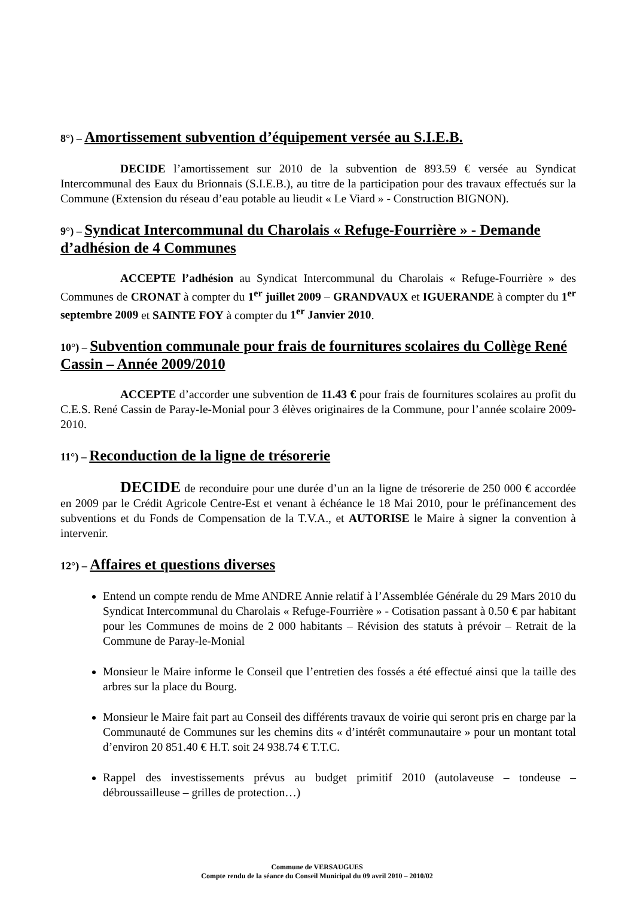8°) – Amortissement subvention d’équipement versée au S.I.E.B.
DECIDE l’amortissement sur 2010 de la subvention de 893.59 € versée au Syndicat Intercommunal des Eaux du Brionnais (S.I.E.B.), au titre de la participation pour des travaux effectués sur la Commune (Extension du réseau d’eau potable au lieudit « Le Viard » - Construction BIGNON).
9°) – Syndicat Intercommunal du Charolais « Refuge-Fourrière » - Demande d’adhésion de 4 Communes
ACCEPTE l’adhésion au Syndicat Intercommunal du Charolais « Refuge-Fourrière » des Communes de CRONAT à compter du 1<sup>er</sup> juillet 2009 – GRANDVAUX et IGUERANDE à compter du 1<sup>er</sup> septembre 2009 et SAINTE FOY à compter du 1<sup>er</sup> Janvier 2010.
10°) – Subvention communale pour frais de fournitures scolaires du Collège René Cassin – Année 2009/2010
ACCEPTE d’accorder une subvention de 11.43 € pour frais de fournitures scolaires au profit du C.E.S. René Cassin de Paray-le-Monial pour 3 élèves originaires de la Commune, pour l’année scolaire 2009-2010.
11°) – Reconduction de la ligne de trésorerie
DECIDE de reconduire pour une durée d’un an la ligne de trésorerie de 250 000 € accordée en 2009 par le Crédit Agricole Centre-Est et venant à échéance le 18 Mai 2010, pour le préfinancement des subventions et du Fonds de Compensation de la T.V.A., et AUTORISE le Maire à signer la convention à intervenir.
12°) – Affaires et questions diverses
Entend un compte rendu de Mme ANDRE Annie relatif à l’Assemblée Générale du 29 Mars 2010 du Syndicat Intercommunal du Charolais « Refuge-Fourrière » - Cotisation passant à 0.50 € par habitant pour les Communes de moins de 2 000 habitants – Révision des statuts à prévoir – Retrait de la Commune de Paray-le-Monial
Monsieur le Maire informe le Conseil que l’entretien des fossés a été effectué ainsi que la taille des arbres sur la place du Bourg.
Monsieur le Maire fait part au Conseil des différents travaux de voirie qui seront pris en charge par la Communauté de Communes sur les chemins dits « d’intérêt communautaire » pour un montant total d’environ 20 851.40 € H.T. soit 24 938.74 € T.T.C.
Rappel des investissements prévus au budget primitif 2010 (autolaveuse – tondeuse – débroussailleuse – grilles de protection…)
Commune de VERSAUGUES
Compte rendu de la séance du Conseil Municipal du 09 avril 2010 – 2010/02